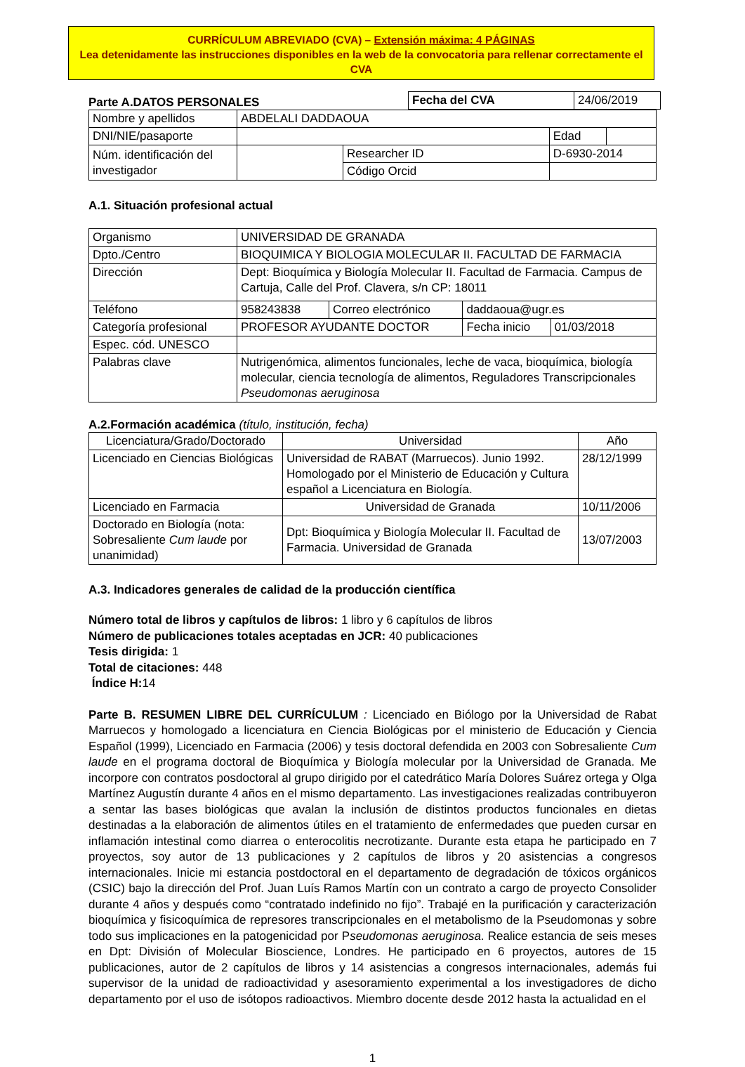CURRÍCULUM ABREVIADO (CVA) – Extensión máxima: 4 PÁGINAS
Lea detenidamente las instrucciones disponibles en la web de la convocatoria para rellenar correctamente el CVA
Parte A.DATOS PERSONALES
| Fecha del CVA | 24/06/2019 |
| Nombre y apellidos | ABDELALI DADDAOUA | | | |
| DNI/NIE/pasaporte | | | Edad | |
| Núm. identificación del investigador | | Researcher ID | D-6930-2014 | |
| | | Código Orcid | | |
A.1. Situación profesional actual
| Organismo | UNIVERSIDAD DE GRANADA | | | |
| Dpto./Centro | BIOQUIMICA Y BIOLOGIA MOLECULAR II. FACULTAD DE FARMACIA | | | |
| Dirección | Dept: Bioquímica y Biología Molecular II. Facultad de Farmacia. Campus de Cartuja, Calle del Prof. Clavera, s/n CP: 18011 | | | |
| Teléfono | 958243838 | Correo electrónico | daddaoua@ugr.es | |
| Categoría profesional | PROFESOR AYUDANTE DOCTOR | | Fecha inicio | 01/03/2018 |
| Espec. cód. UNESCO | | | | |
| Palabras clave | Nutrigenómica, alimentos funcionales, leche de vaca, bioquímica, biología molecular, ciencia tecnología de alimentos, Reguladores Transcripcionales Pseudomonas aeruginosa | | | |
A.2.Formación académica (título, institución, fecha)
| Licenciatura/Grado/Doctorado | Universidad | Año |
| --- | --- | --- |
| Licenciado en Ciencias Biológicas | Universidad de RABAT (Marruecos). Junio 1992. Homologado por el Ministerio de Educación y Cultura español a Licenciatura en Biología. | 28/12/1999 |
| Licenciado en Farmacia | Universidad de Granada | 10/11/2006 |
| Doctorado en Biología (nota: Sobresaliente Cum laude por unanimidad) | Dpt: Bioquímica y Biología Molecular II. Facultad de Farmacia. Universidad de Granada | 13/07/2003 |
A.3. Indicadores generales de calidad de la producción científica
Número total de libros y capítulos de libros: 1 libro y 6 capítulos de libros
Número de publicaciones totales aceptadas en JCR: 40 publicaciones
Tesis dirigida: 1
Total de citaciones: 448
Índice H: 14
Parte B. RESUMEN LIBRE DEL CURRÍCULUM : Licenciado en Biólogo por la Universidad de Rabat Marruecos y homologado a licenciatura en Ciencia Biológicas por el ministerio de Educación y Ciencia Español (1999), Licenciado en Farmacia (2006) y tesis doctoral defendida en 2003 con Sobresaliente Cum laude en el programa doctoral de Bioquímica y Biología molecular por la Universidad de Granada. Me incorpore con contratos posdoctoral al grupo dirigido por el catedrático María Dolores Suárez ortega y Olga Martínez Augustín durante 4 años en el mismo departamento. Las investigaciones realizadas contribuyeron a sentar las bases biológicas que avalan la inclusión de distintos productos funcionales en dietas destinadas a la elaboración de alimentos útiles en el tratamiento de enfermedades que pueden cursar en inflamación intestinal como diarrea o enterocolitis necrotizante. Durante esta etapa he participado en 7 proyectos, soy autor de 13 publicaciones y 2 capítulos de libros y 20 asistencias a congresos internacionales. Inicie mi estancia postdoctoral en el departamento de degradación de tóxicos orgánicos (CSIC) bajo la dirección del Prof. Juan Luís Ramos Martín con un contrato a cargo de proyecto Consolider durante 4 años y después como “contratado indefinido no fijo”. Trabajé en la purificación y caracterización bioquímica y fisicoquímica de represores transcripcionales en el metabolismo de la Pseudomonas y sobre todo sus implicaciones en la patogenicidad por Pseudomonas aeruginosa. Realice estancia de seis meses en Dpt: División of Molecular Bioscience, Londres. He participado en 6 proyectos, autores de 15 publicaciones, autor de 2 capítulos de libros y 14 asistencias a congresos internacionales, además fui supervisor de la unidad de radioactividad y asesoramiento experimental a los investigadores de dicho departamento por el uso de isótopos radioactivos. Miembro docente desde 2012 hasta la actualidad en el
1